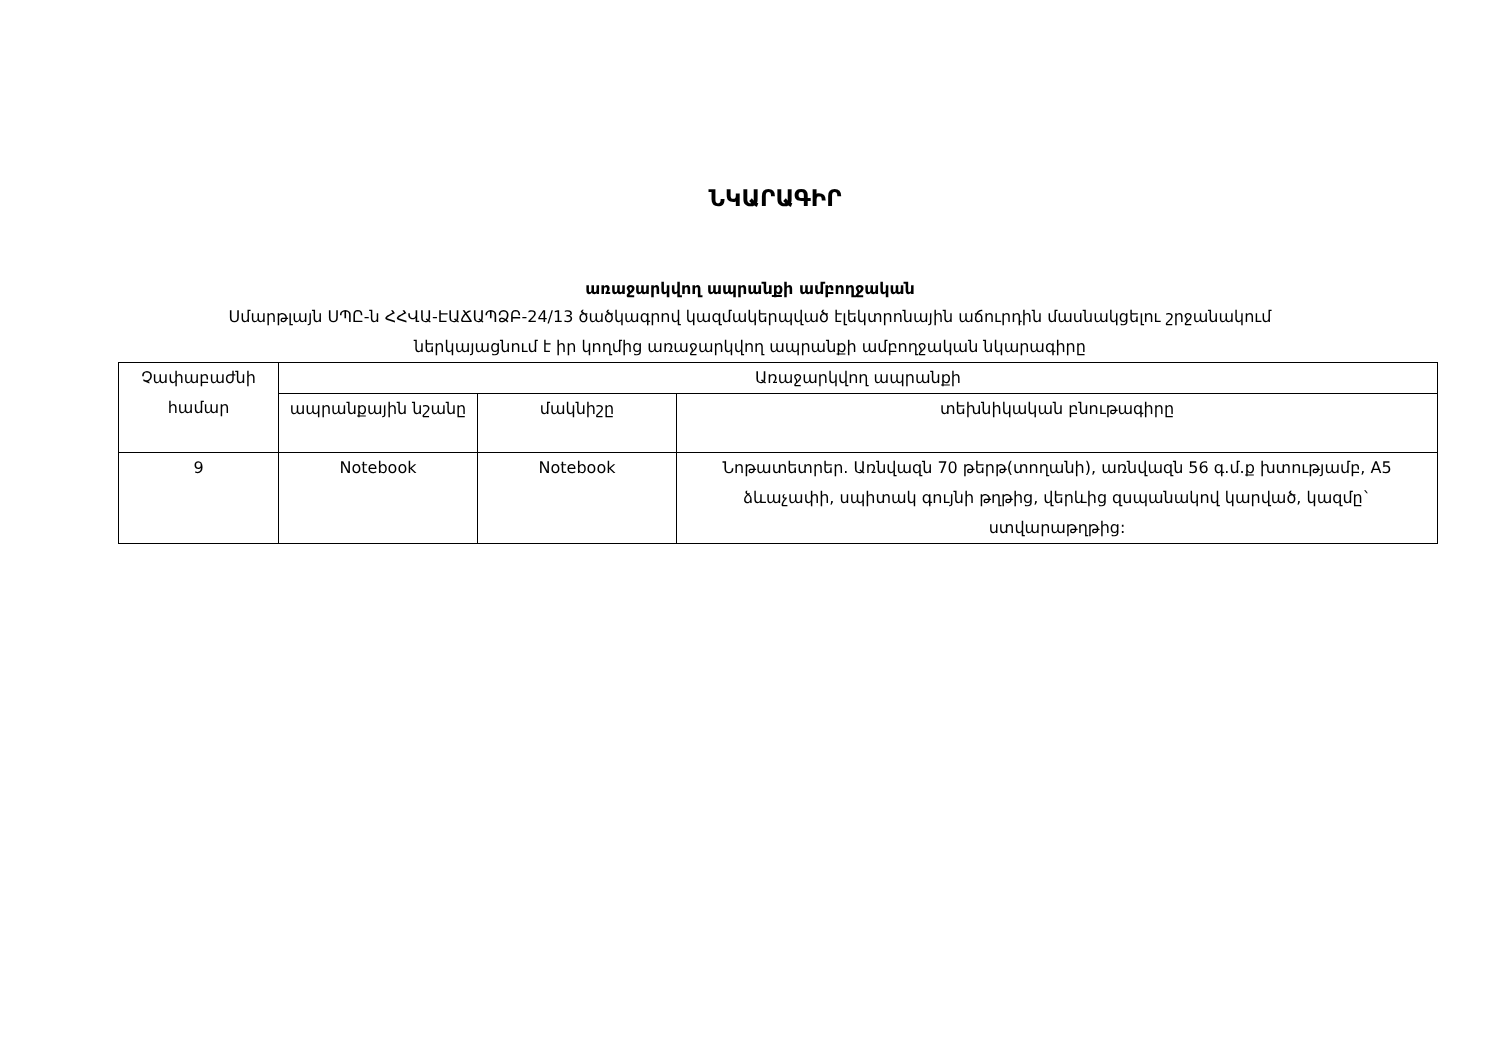ՆԿԱՐԱԳԻՐ
առաջարկվող ապրանքի ամբողջական
Սմարթլայն ՍՊԸ-ն ՀՀՎԱ-ԷԱՃԱՊՁԲ-24/13 ծածկագրով կազմակերպված էլեկտրոնային աճուրդին մասնակցելու շրջանակում
ներկայացնում է իր կողմից առաջարկվող ապրանքի ամբողջական նկարագիրը
| Չափաբաժնի համար | Առաջարկվող ապրանքի | | |
| --- | --- | --- | --- |
| | ապրանքային նշանը | մակնիշը | տեխնիկական բնութագիրը |
| 9 | Notebook | Notebook | Նոթատետրեր. Առնվազն 70 թերթ(տողանի), առնվազն 56 գ.մ.ք խտությամբ, A5 ձևաչափի, սպիտակ գույնի թղթից, վերևից զսպանակով կարված, կազմը` ստվարաթղթից: |